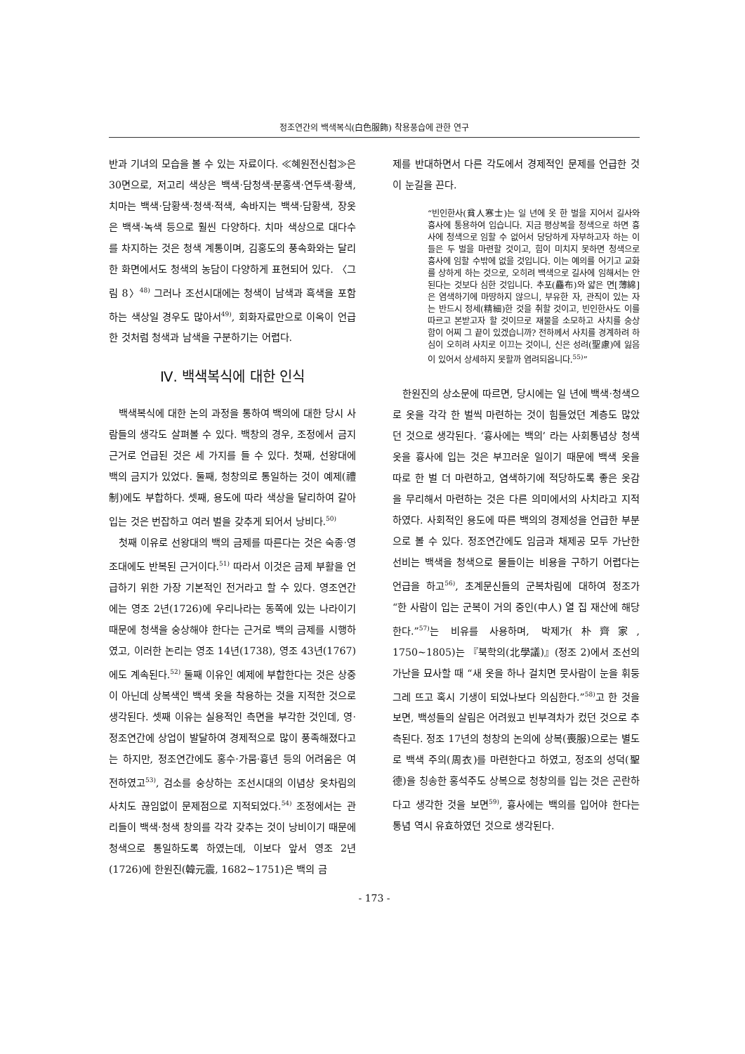정조연간의 백색복식(白色服飾) 착용풍습에 관한 연구
반과 기녀의 모습을 볼 수 있는 자료이다. ≪혜원전신첩≫은 30면으로, 저고리 색상은 백색·담청색·분홍색·연두색·황색, 치마는 백색·담황색·청색·적색, 속바지는 백색·담황색, 장옷은 백색·녹색 등으로 훨씬 다양하다. 치마 색상으로 대다수를 차지하는 것은 청색 계통이며, 김홍도의 풍속화와는 달리 한 화면에서도 청색의 농담이 다양하게 표현되어 있다. 〈그림 8〉<sup>48)</sup> 그러나 조선시대에는 청색이 남색과 흑색을 포함하는 색상일 경우도 많아서<sup>49)</sup>, 회화자료만으로 이옥이 언급한 것처럼 청색과 남색을 구분하기는 어렵다.
Ⅳ. 백색복식에 대한 인식
백색복식에 대한 논의 과정을 통하여 백의에 대한 당시 사람들의 생각도 살펴볼 수 있다. 백창의 경우, 조정에서 금지 근거로 언급된 것은 세 가지를 들 수 있다. 첫째, 선왕대에 백의 금지가 있었다. 둘째, 청창의로 통일하는 것이 예제(禮制)에도 부합하다. 셋째, 용도에 따라 색상을 달리하여 갈아입는 것은 번잡하고 여러 벌을 갖추게 되어서 낭비다.<sup>50)</sup>
첫째 이유로 선왕대의 백의 금제를 따른다는 것은 숙종·영조대에도 반복된 근거이다.<sup>51)</sup> 따라서 이것은 금제 부활을 언급하기 위한 가장 기본적인 전거라고 할 수 있다. 영조연간에는 영조 2년(1726)에 우리나라는 동쪽에 있는 나라이기 때문에 청색을 숭상해야 한다는 근거로 백의 금제를 시행하였고, 이러한 논리는 영조 14년(1738), 영조 43년(1767)에도 계속된다.<sup>52)</sup> 둘째 이유인 예제에 부합한다는 것은 상중이 아닌데 상복색인 백색 옷을 착용하는 것을 지적한 것으로 생각된다. 셋째 이유는 실용적인 측면을 부각한 것인데, 영·정조연간에 상업이 발달하여 경제적으로 많이 풍족해졌다고는 하지만, 정조연간에도 홍수·가뭄·흉년 등의 어려움은 여전하였고<sup>53)</sup>, 검소를 숭상하는 조선시대의 이념상 옷차림의 사치도 끊임없이 문제점으로 지적되었다.<sup>54)</sup> 조정에서는 관리들이 백색·청색 창의를 각각 갖추는 것이 낭비이기 때문에 청색으로 통일하도록 하였는데, 이보다 앞서 영조 2년(1726)에 한원진(韓元震, 1682~1751)은 백의 금
제를 반대하면서 다른 각도에서 경제적인 문제를 언급한 것이 눈길을 끈다.
“빈인한사(貧人寒士)는 일 년에 옷 한 벌을 지어서 길사와 흉사에 통용하여 입습니다. 지금 평상복을 청색으로 하면 흉사에 청색으로 임할 수 없어서 당당하게 자부하고자 하는 이들은 두 벌을 마련할 것이고, 힘이 미치지 못하면 청색으로 흉사에 임할 수밖에 없을 것입니다. 이는 예의를 어기고 교화를 상하게 하는 것으로, 오히려 백색으로 길사에 임해서는 안 된다는 것보다 심한 것입니다. 추포(麤布)와 얇은 면[薄綿]은 염색하기에 마땅하지 않으니, 부유한 자, 관직이 있는 자는 반드시 정세(精細)한 것을 취할 것이고, 빈인한사도 이를 따르고 본받고자 할 것이므로 재물을 소모하고 사치를 숭상함이 어찌 그 끝이 있겠습니까? 전하께서 사치를 경계하려 하심이 오히려 사치로 이끄는 것이니, 신은 성려(聖慮)에 잃음이 있어서 상세하지 못할까 염려되옵니다.<sup>55)</sup>”
한원진의 상소문에 따르면, 당시에는 일 년에 백색·청색으로 옷을 각각 한 벌씩 마련하는 것이 힘들었던 계층도 많았던 것으로 생각된다. ‘흉사에는 백의’ 라는 사회통념상 청색 옷을 흉사에 입는 것은 부끄러운 일이기 때문에 백색 옷을 따로 한 벌 더 마련하고, 염색하기에 적당하도록 좋은 옷감을 무리해서 마련하는 것은 다른 의미에서의 사치라고 지적하였다. 사회적인 용도에 따른 백의의 경제성을 언급한 부분으로 볼 수 있다. 정조연간에도 임금과 채제공 모두 가난한 선비는 백색을 청색으로 물들이는 비용을 구하기 어렵다는 언급을 하고<sup>56)</sup>, 초계문신들의 군복차림에 대하여 정조가 “한 사람이 입는 군복이 거의 중인(中人) 열 집 재산에 해당한다.”<sup>57)</sup>는 비유를 사용하며, 박제가(朴齊家, 1750~1805)는 『북학의(北學議)』(정조 2)에서 조선의 가난을 묘사할 때 “새 옷을 하나 걸치면 뭇사람이 눈을 휘둥그레 뜨고 혹시 기생이 되었나보다 의심한다.”<sup>58)</sup>고 한 것을 보면, 백성들의 살림은 어려웠고 빈부격차가 컸던 것으로 추측된다. 정조 17년의 청창의 논의에 상복(喪服)으로는 별도로 백색 주의(周衣)를 마련한다고 하였고, 정조의 성덕(聖德)을 칭송한 홍석주도 상복으로 청창의를 입는 것은 곤란하다고 생각한 것을 보면<sup>59)</sup>, 흉사에는 백의를 입어야 한다는 통념 역시 유효하였던 것으로 생각된다.
- 173 -